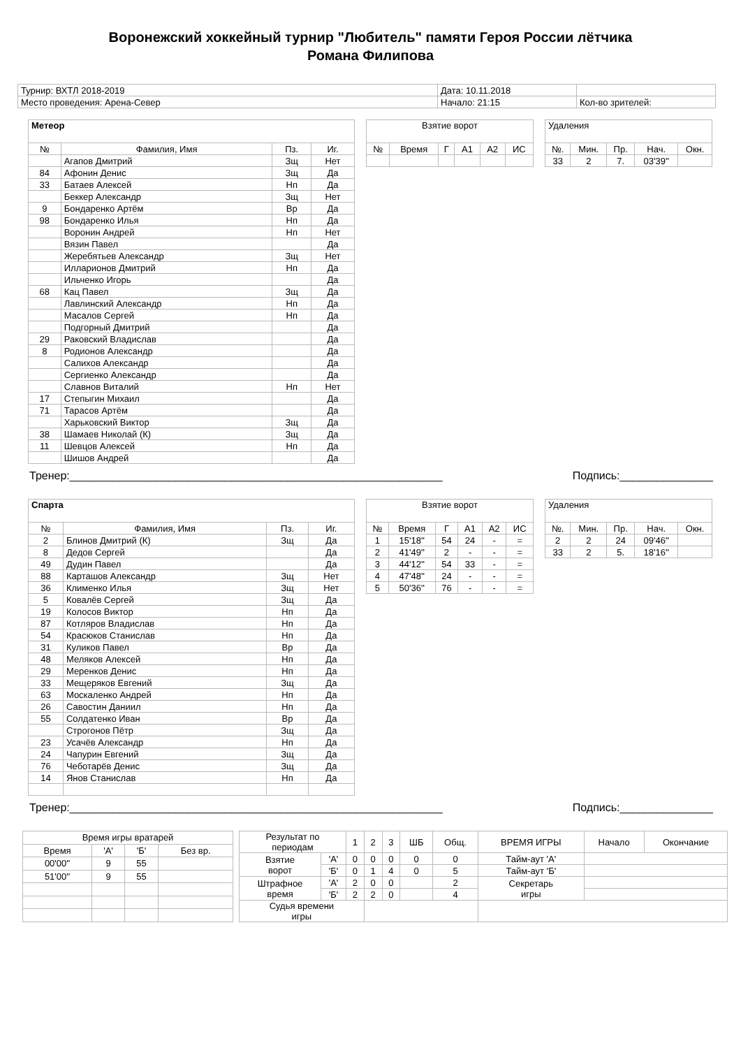Воронежский хоккейный турнир "Любитель" памяти Героя России лётчика
Романа Филипова
| Турнир: ВХТЛ 2018-2019 | Дата: 10.11.2018 | |
| Место проведения: Арена-Север | Начало: 21:15 | Кол-во зрителей: |
| Метеор | | | |
| --- | --- | --- | --- |
| № | Фамилия, Имя | Пз. | Иг. |
| | Агапов Дмитрий | Зщ | Нет |
| 84 | Афонин Денис | Зщ | Да |
| 33 | Батаев Алексей | Нп | Да |
| | Беккер Александр | Зщ | Нет |
| 9 | Бондаренко Артём | Вр | Да |
| 98 | Бондаренко Илья | Нп | Да |
| | Воронин Андрей | Нп | Нет |
| | Вязин Павел | | Да |
| | Жеребятьев Александр | Зщ | Нет |
| | Илларионов Дмитрий | Нп | Да |
| | Ильченко Игорь | | Да |
| 68 | Кац Павел | Зщ | Да |
| | Лавлинский Александр | Нп | Да |
| | Масалов Сергей | Нп | Да |
| | Подгорный Дмитрий | | Да |
| 29 | Раковский Владислав | | Да |
| 8 | Родионов Александр | | Да |
| | Салихов Александр | | Да |
| | Сергиенко Александр | | Да |
| | Славнов Виталий | Нп | Нет |
| 17 | Степыгин Михаил | | Да |
| 71 | Тарасов Артём | | Да |
| | Харьковский Виктор | Зщ | Да |
| 38 | Шамаев Николай (К) | Зщ | Да |
| 11 | Шевцов Алексей | Нп | Да |
| | Шишов Андрей | | Да |
| Взятие ворот | | | | | |
| --- | --- | --- | --- | --- | --- |
| № | Время | Г | А1 | А2 | ИС |
| Удаления | | | | |
| --- | --- | --- | --- | --- |
| №. | Мин. | Пр. | Нач. | Окн. |
| 33 | 2 | 7. | 03'39'' | |
Тренер:____________________________________________________________ Подпись:_______________
| Спарта | | | |
| --- | --- | --- | --- |
| № | Фамилия, Имя | Пз. | Иг. |
| 2 | Блинов Дмитрий (К) | Зщ | Да |
| 8 | Дедов Сергей | | Да |
| 49 | Дудин Павел | | Да |
| 88 | Карташов Александр | Зщ | Нет |
| 36 | Клименко Илья | Зщ | Нет |
| 5 | Ковалёв Сергей | Зщ | Да |
| 19 | Колосов Виктор | Нп | Да |
| 87 | Котляров Владислав | Нп | Да |
| 54 | Красюков Станислав | Нп | Да |
| 31 | Куликов Павел | Вр | Да |
| 48 | Меляков Алексей | Нп | Да |
| 29 | Меренков Денис | Нп | Да |
| 33 | Мещеряков Евгений | Зщ | Да |
| 63 | Москаленко Андрей | Нп | Да |
| 26 | Савостин Даниил | Нп | Да |
| 55 | Солдатенко Иван | Вр | Да |
| | Строгонов Пётр | Зщ | Да |
| 23 | Усачёв Александр | Нп | Да |
| 24 | Чапурин Евгений | Зщ | Да |
| 76 | Чеботарёв Денис | Зщ | Да |
| 14 | Янов Станислав | Нп | Да |
| Взятие ворот | | | | | |
| --- | --- | --- | --- | --- | --- |
| № | Время | Г | А1 | А2 | ИС |
| 1 | 15'18'' | 54 | 24 | - | = |
| 2 | 41'49'' | 2 | - | - | = |
| 3 | 44'12'' | 54 | 33 | - | = |
| 4 | 47'48'' | 24 | - | - | = |
| 5 | 50'36'' | 76 | - | - | = |
| Удаления | | | | |
| --- | --- | --- | --- | --- |
| №. | Мин. | Пр. | Нач. | Окн. |
| 2 | 2 | 24 | 09'46'' | |
| 33 | 2 | 5. | 18'16'' | |
Тренер:____________________________________________________________ Подпись:_______________
| Время игры вратарей | | | |
| --- | --- | --- | --- |
| Время | 'А' | 'Б' | Без вр. |
| 00'00'' | 9 | 55 | |
| 51'00'' | 9 | 55 | |
| Результат по периодам | | 1 | 2 | 3 | ШБ | Общ. | ВРЕМЯ ИГРЫ | Начало | Окончание |
| Взятие ворот | 'А' | 0 | 0 | 0 | 0 | 0 | Тайм-аут 'А' | | |
| | 'Б' | 0 | 1 | 4 | 0 | 5 | Тайм-аут 'Б' | | |
| Штрафное время | 'А' | 2 | 0 | 0 | | 2 | Секретарь игры | | |
| | 'Б' | 2 | 2 | 0 | | 4 | | | |
| Судья времени игры | | | | | | | | | |